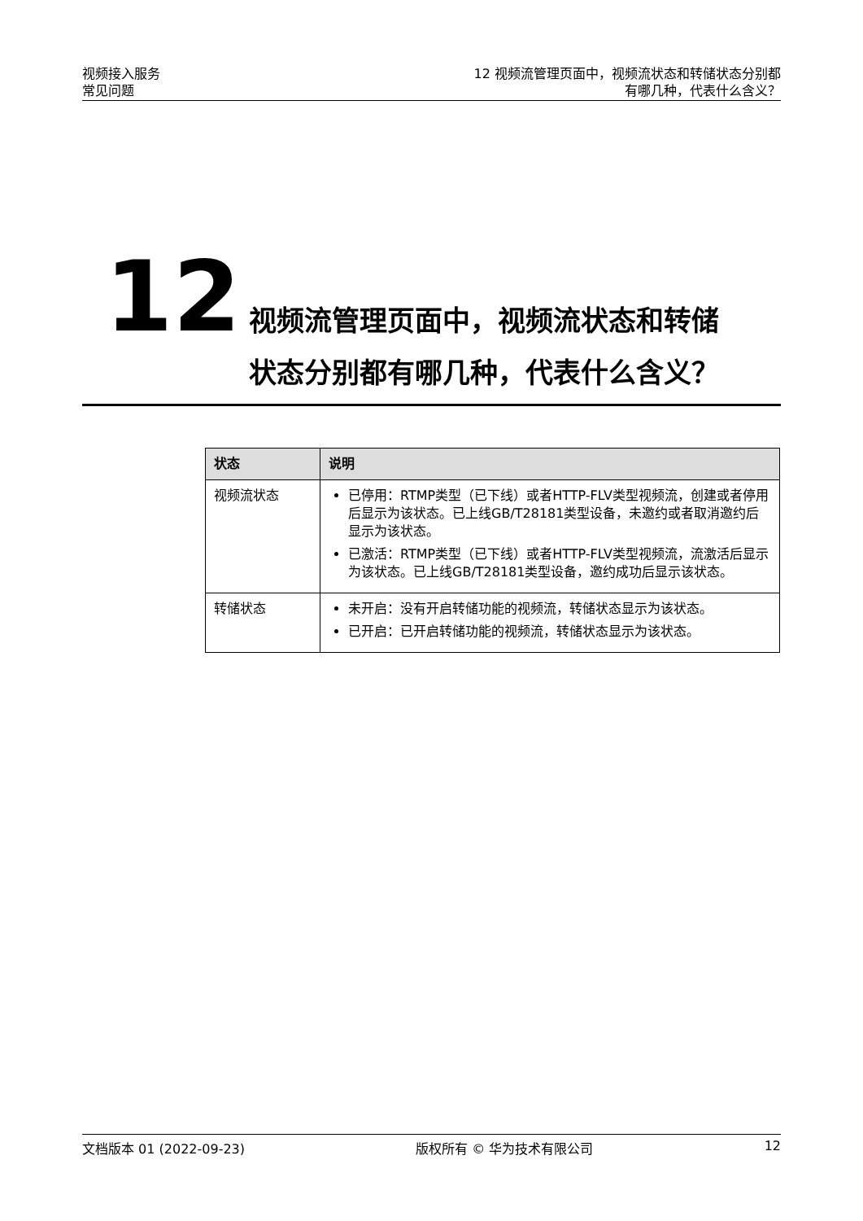视频接入服务
常见问题
12 视频流管理页面中，视频流状态和转储状态分别都
有哪几种，代表什么含义？
12
视频流管理页面中，视频流状态和转储
状态分别都有哪几种，代表什么含义？
| 状态 | 说明 |
| --- | --- |
| 视频流状态 | 已停用：RTMP类型（已下线）或者HTTP-FLV类型视频流，创建或者停用后显示为该状态。已上线GB/T28181类型设备，未邀约或者取消邀约后显示为该状态。 已激活：RTMP类型（已下线）或者HTTP-FLV类型视频流，流激活后显示为该状态。已上线GB/T28181类型设备，邀约成功后显示该状态。 |
| 转储状态 | 未开启：没有开启转储功能的视频流，转储状态显示为该状态。 已开启：已开启转储功能的视频流，转储状态显示为该状态。 |
文档版本 01 (2022-09-23) 版权所有 © 华为技术有限公司 12